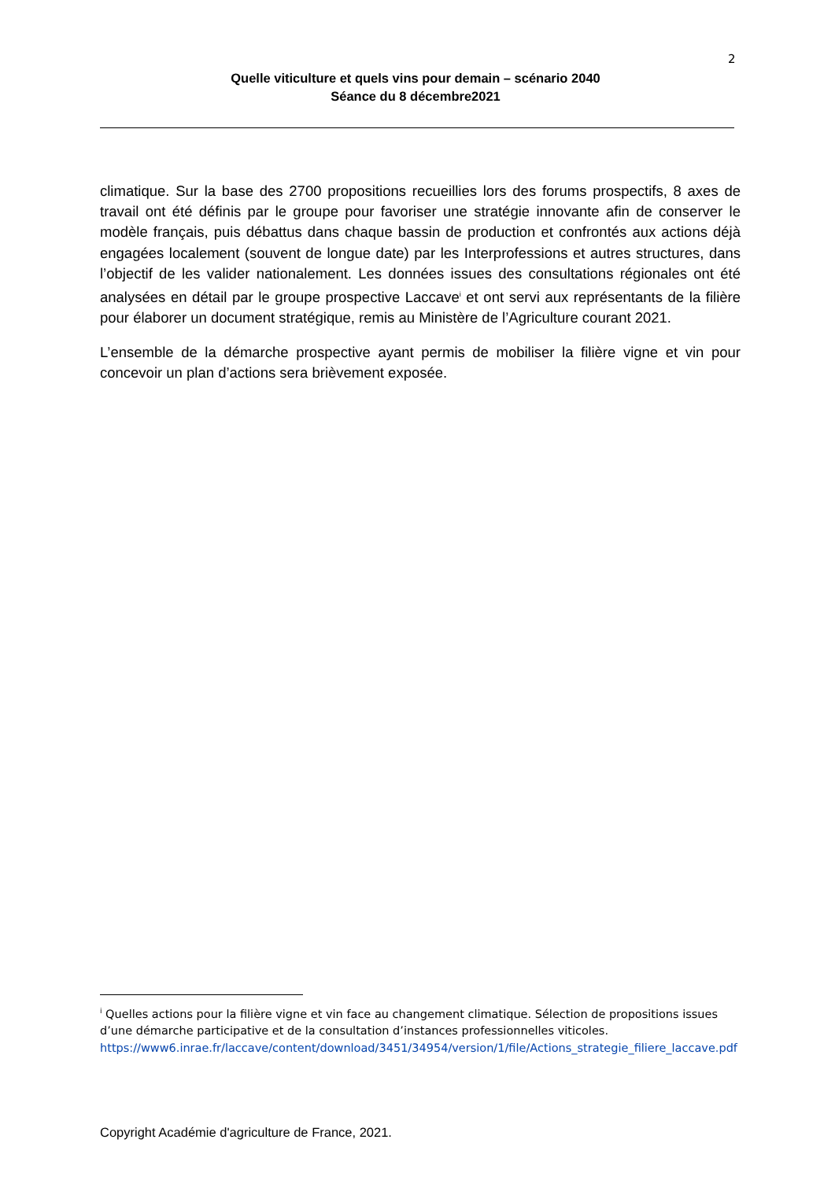2
Quelle viticulture et quels vins pour demain – scénario 2040
Séance du 8 décembre2021
climatique. Sur la base des 2700 propositions recueillies lors des forums prospectifs, 8 axes de travail ont été définis par le groupe pour favoriser une stratégie innovante afin de conserver le modèle français, puis débattus dans chaque bassin de production et confrontés aux actions déjà engagées localement (souvent de longue date) par les Interprofessions et autres structures, dans l’objectif de les valider nationalement. Les données issues des consultations régionales ont été analysées en détail par le groupe prospective Laccave<sup>i</sup> et ont servi aux représentants de la filière pour élaborer un document stratégique, remis au Ministère de l’Agriculture courant 2021.
L’ensemble de la démarche prospective ayant permis de mobiliser la filière vigne et vin pour concevoir un plan d’actions sera brièvement exposée.
<sup>i</sup> Quelles actions pour la filière vigne et vin face au changement climatique. Sélection de propositions issues d’une démarche participative et de la consultation d’instances professionnelles viticoles.
https://www6.inrae.fr/laccave/content/download/3451/34954/version/1/file/Actions_strategie_filiere_laccave.pdf
Copyright Académie d'agriculture de France, 2021.